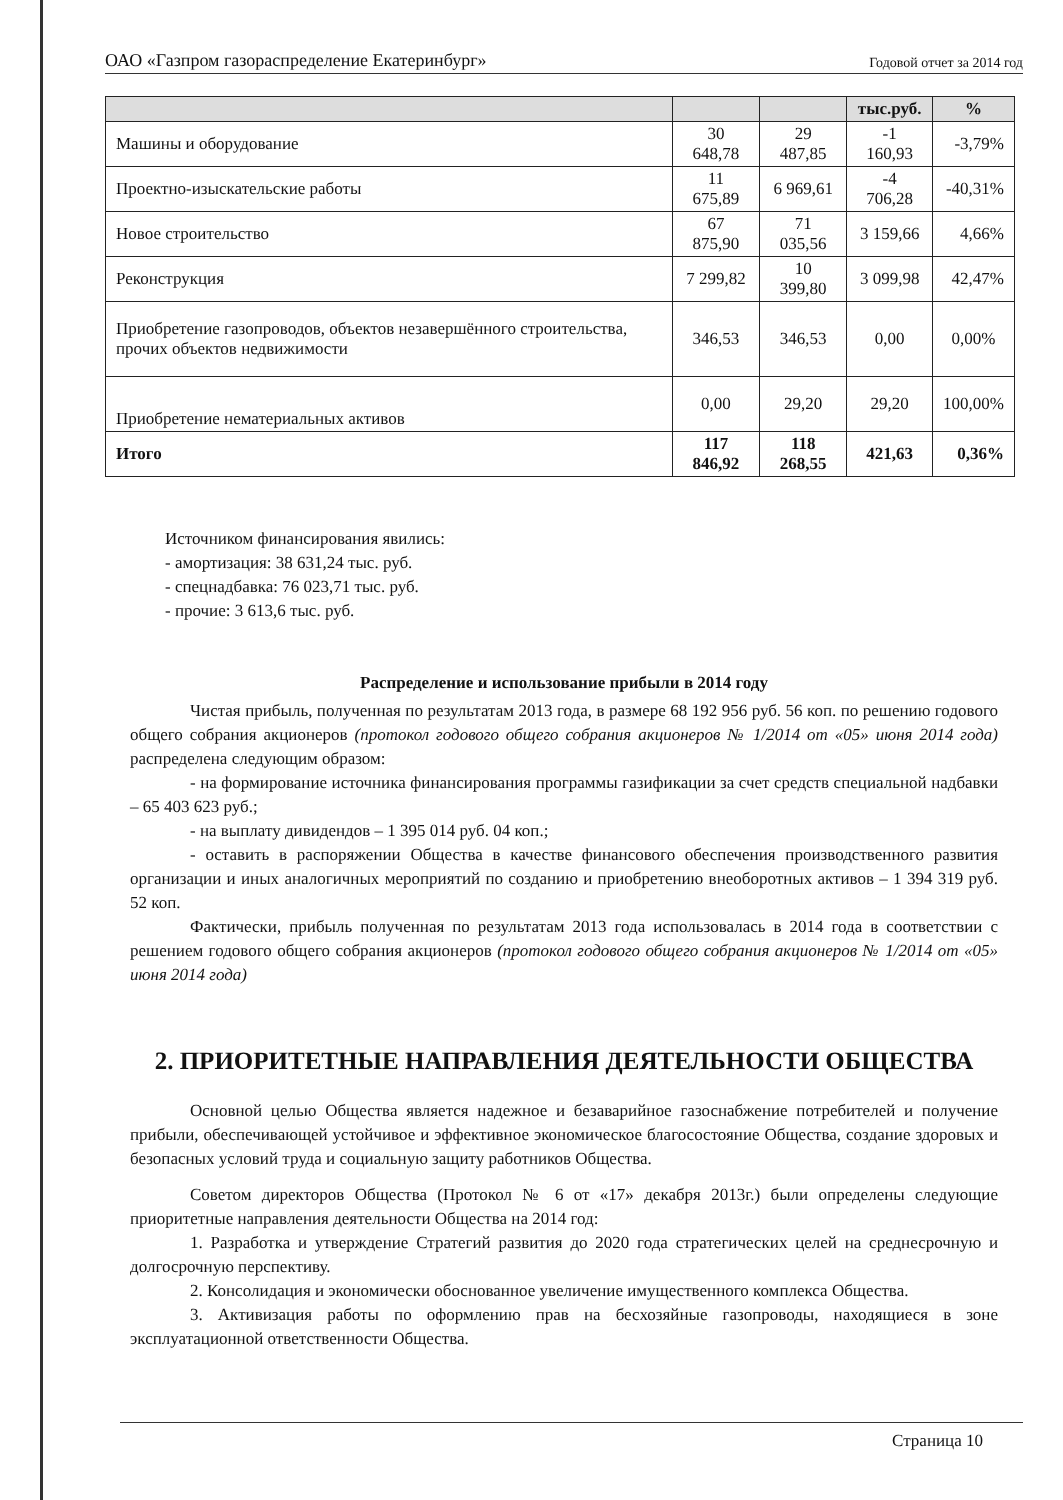ОАО «Газпром газораспределение Екатеринбург» Годовой отчет за 2014 год
| | | | тыс.руб. | % |
| --- | --- | --- | --- | --- |
| Машины и оборудование | 30 648,78 | 29 487,85 | -1 160,93 | -3,79% |
| Проектно-изыскательские работы | 11 675,89 | 6 969,61 | -4 706,28 | -40,31% |
| Новое строительство | 67 875,90 | 71 035,56 | 3 159,66 | 4,66% |
| Реконструкция | 7 299,82 | 10 399,80 | 3 099,98 | 42,47% |
| Приобретение газопроводов, объектов незавершённого строительства, прочих объектов недвижимости | 346,53 | 346,53 | 0,00 | 0,00% |
| Приобретение нематериальных активов | 0,00 | 29,20 | 29,20 | 100,00% |
| Итого | 117 846,92 | 118 268,55 | 421,63 | 0,36% |
Источником финансирования явились:
- амортизация: 38 631,24 тыс. руб.
- спецнадбавка: 76 023,71 тыс. руб.
- прочие: 3 613,6 тыс. руб.
Распределение и использование прибыли в 2014 году
Чистая прибыль, полученная по результатам 2013 года, в размере 68 192 956 руб. 56 коп. по решению годового общего собрания акционеров (протокол годового общего собрания акционеров № 1/2014 от «05» июня 2014 года) распределена следующим образом:
- на формирование источника финансирования программы газификации за счет средств специальной надбавки – 65 403 623 руб.;
- на выплату дивидендов – 1 395 014 руб. 04 коп.;
- оставить в распоряжении Общества в качестве финансового обеспечения производственного развития организации и иных аналогичных мероприятий по созданию и приобретению внеоборотных активов – 1 394 319 руб. 52 коп.
Фактически, прибыль полученная по результатам 2013 года использовалась в 2014 года в соответствии с решением годового общего собрания акционеров (протокол годового общего собрания акционеров № 1/2014 от «05» июня 2014 года)
2. ПРИОРИТЕТНЫЕ НАПРАВЛЕНИЯ ДЕЯТЕЛЬНОСТИ ОБЩЕСТВА
Основной целью Общества является надежное и безаварийное газоснабжение потребителей и получение прибыли, обеспечивающей устойчивое и эффективное экономическое благосостояние Общества, создание здоровых и безопасных условий труда и социальную защиту работников Общества.
Советом директоров Общества (Протокол № 6 от «17» декабря 2013г.) были определены следующие приоритетные направления деятельности Общества на 2014 год:
1. Разработка и утверждение Стратегий развития до 2020 года стратегических целей на среднесрочную и долгосрочную перспективу.
2. Консолидация и экономически обоснованное увеличение имущественного комплекса Общества.
3. Активизация работы по оформлению прав на бесхозяйные газопроводы, находящиеся в зоне эксплуатационной ответственности Общества.
Страница 10